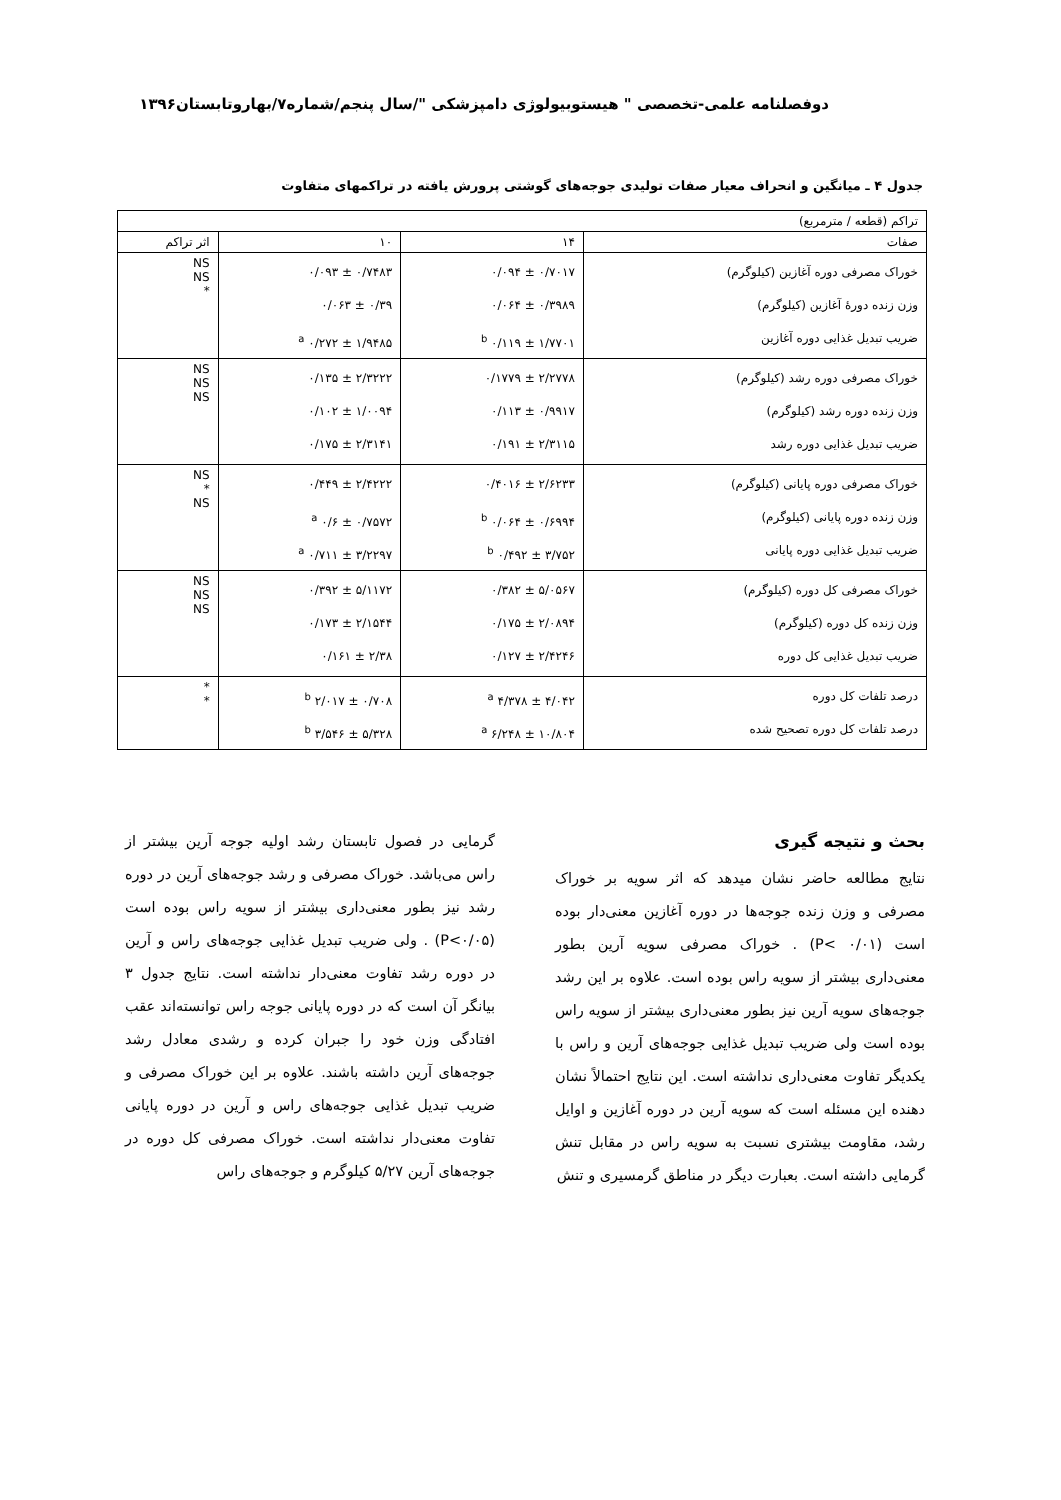دوفصلنامه علمی-تخصصی " هیستوبیولوژی دامپزشکی "/سال پنجم/شماره۷/بهاروتابستان۱۳۹۶
جدول ۴ ـ میانگین و انحراف معیار صفات تولیدی جوجه‌های گوشتی پرورش یافته در تراکمهای متفاوت
| تراکم (قطعه / مترمربع) | | | |
| --- | --- | --- | --- |
| صفات | ۱۴ | ۱۰ | اثر تراکم |
| خوراک مصرفی دوره آغازین (کیلوگرم) وزن زنده دورهٔ آغازین (کیلوگرم) ضریب تبدیل غذایی دوره آغازین | ۰/۷۰۱۷ ± ۰/۰۹۴ ۰/۳۹۸۹ ± ۰/۰۶۴ ۱/۷۷۰۱ ± ۰/۱۱۹ <sup>b</sup> | ۰/۷۴۸۳ ± ۰/۰۹۳ ۰/۳۹ ± ۰/۰۶۳ ۱/۹۴۸۵ ± ۰/۲۷۲ <sup>a</sup> | NS NS * |
| خوراک مصرفی دوره رشد (کیلوگرم) وزن زنده دوره رشد (کیلوگرم) ضریب تبدیل غذایی دوره رشد | ۲/۲۷۷۸ ± ۰/۱۷۷۹ ۰/۹۹۱۷ ± ۰/۱۱۳ ۲/۳۱۱۵ ± ۰/۱۹۱ | ۲/۳۲۲۲ ± ۰/۱۳۵ ۱/۰۰۹۴ ± ۰/۱۰۲ ۲/۳۱۴۱ ± ۰/۱۷۵ | NS NS NS |
| خوراک مصرفی دوره پایانی (کیلوگرم) وزن زنده دوره پایانی (کیلوگرم) ضریب تبدیل غذایی دوره پایانی | ۲/۶۲۳۳ ± ۰/۴۰۱۶ ۰/۶۹۹۴ ± ۰/۰۶۴ <sup>b</sup> ۳/۷۵۲ ± ۰/۴۹۲ <sup>b</sup> | ۲/۴۲۲۲ ± ۰/۴۴۹ ۰/۷۵۷۲ ± ۰/۶ <sup>a</sup> ۳/۲۲۹۷ ± ۰/۷۱۱ <sup>a</sup> | NS * NS |
| خوراک مصرفی کل دوره (کیلوگرم) وزن زنده کل دوره (کیلوگرم) ضریب تبدیل غذایی کل دوره | ۵/۰۵۶۷ ± ۰/۳۸۲ ۲/۰۸۹۴ ± ۰/۱۷۵ ۲/۴۲۴۶ ± ۰/۱۲۷ | ۵/۱۱۷۲ ± ۰/۳۹۲ ۲/۱۵۴۴ ± ۰/۱۷۳ ۲/۳۸ ± ۰/۱۶۱ | NS NS NS |
| درصد تلفات کل دوره درصد تلفات کل دوره تصحیح شده | ۴/۰۴۲ ± ۴/۳۷۸ <sup>a</sup> ۱۰/۸۰۴ ± ۶/۲۴۸ <sup>a</sup> | ۰/۷۰۸ ± ۲/۰۱۷ <sup>b</sup> ۵/۳۲۸ ± ۳/۵۴۶ <sup>b</sup> | * * |
بحث و نتیجه گیری
نتایج مطالعه حاضر نشان میدهد که اثر سویه بر خوراک مصرفی و وزن زنده جوجه‌ها در دوره آغازین معنی‌دار بوده است (P< ۰/۰۱) . خوراک مصرفی سویه آرین بطور معنی‌داری بیشتر از سویه راس بوده است. علاوه بر این رشد جوجه‌های سویه آرین نیز بطور معنی‌داری بیشتر از سویه راس بوده است ولی ضریب تبدیل غذایی جوجه‌های آرین و راس با یکدیگر تفاوت معنی‌داری نداشته است. این نتایج احتمالاً نشان دهنده این مسئله است که سویه آرین در دوره آغازین و اوایل رشد، مقاومت بیشتری نسبت به سویه راس در مقابل تنش گرمایی داشته است. بعبارت دیگر در مناطق گرمسیری و تنش
گرمایی در فصول تابستان رشد اولیه جوجه آرین بیشتر از راس می‌باشد. خوراک مصرفی و رشد جوجه‌های آرین در دوره رشد نیز بطور معنی‌داری بیشتر از سویه راس بوده است (P<۰/۰۵) . ولی ضریب تبدیل غذایی جوجه‌های راس و آرین در دوره رشد تفاوت معنی‌دار نداشته است. نتایج جدول ۳ بیانگر آن است که در دوره پایانی جوجه راس توانسته‌اند عقب افتادگی وزن خود را جبران کرده و رشدی معادل رشد جوجه‌های آرین داشته باشند. علاوه بر این خوراک مصرفی و ضریب تبدیل غذایی جوجه‌های راس و آرین در دوره پایانی تفاوت معنی‌دار نداشته است. خوراک مصرفی کل دوره در جوجه‌های آرین ۵/۲۷ کیلوگرم و جوجه‌های راس